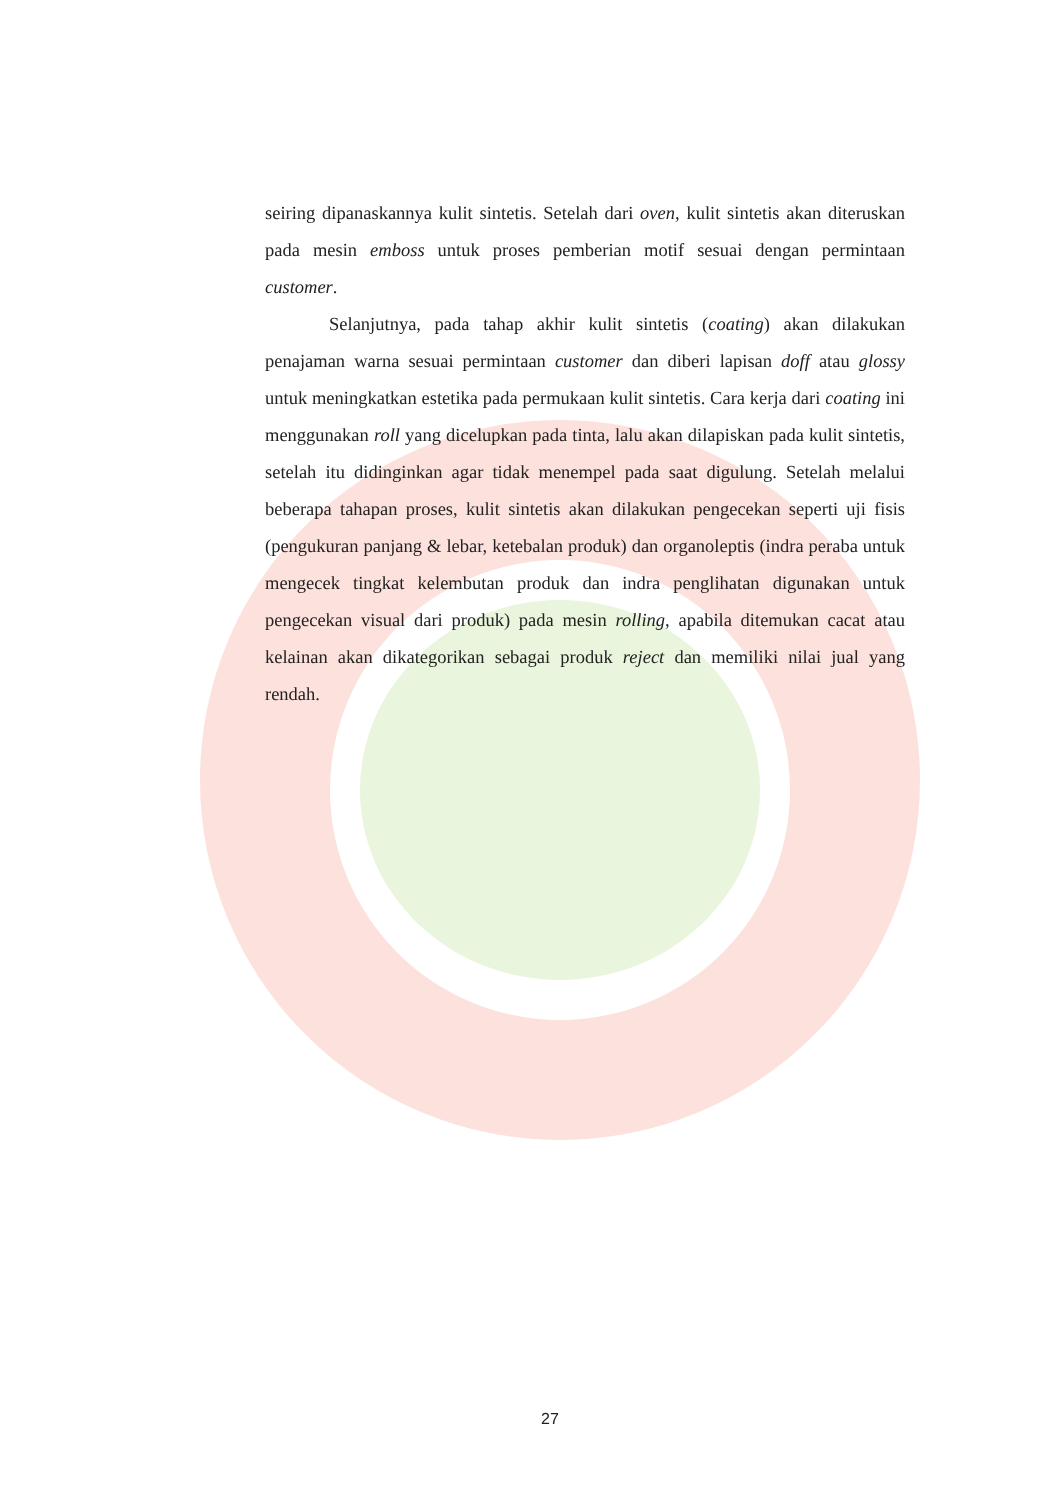seiring dipanaskannya kulit sintetis. Setelah dari oven, kulit sintetis akan diteruskan pada mesin emboss untuk proses pemberian motif sesuai dengan permintaan customer.
Selanjutnya, pada tahap akhir kulit sintetis (coating) akan dilakukan penajaman warna sesuai permintaan customer dan diberi lapisan doff atau glossy untuk meningkatkan estetika pada permukaan kulit sintetis. Cara kerja dari coating ini menggunakan roll yang dicelupkan pada tinta, lalu akan dilapiskan pada kulit sintetis, setelah itu didinginkan agar tidak menempel pada saat digulung. Setelah melalui beberapa tahapan proses, kulit sintetis akan dilakukan pengecekan seperti uji fisis (pengukuran panjang & lebar, ketebalan produk) dan organoleptis (indra peraba untuk mengecek tingkat kelembutan produk dan indra penglihatan digunakan untuk pengecekan visual dari produk) pada mesin rolling, apabila ditemukan cacat atau kelainan akan dikategorikan sebagai produk reject dan memiliki nilai jual yang rendah.
27